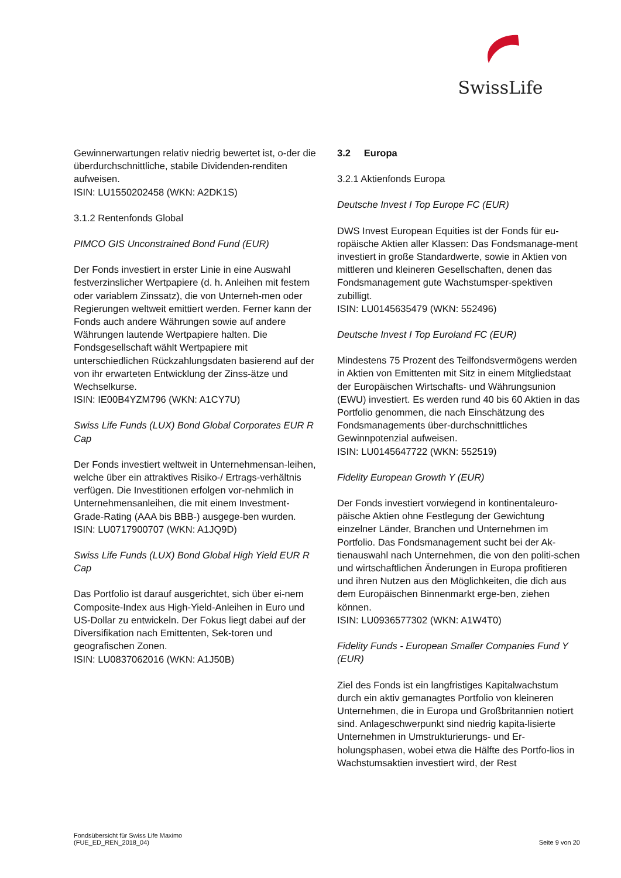SwissLife
Gewinnerwartungen relativ niedrig bewertet ist, o-der die überdurchschnittliche, stabile Dividenden-renditen aufweisen.
ISIN: LU1550202458 (WKN: A2DK1S)
3.1.2 Rentenfonds Global
PIMCO GIS Unconstrained Bond Fund (EUR)
Der Fonds investiert in erster Linie in eine Auswahl festverzinslicher Wertpapiere (d. h. Anleihen mit festem oder variablem Zinssatz), die von Unterneh-men oder Regierungen weltweit emittiert werden. Ferner kann der Fonds auch andere Währungen sowie auf andere Währungen lautende Wertpapiere halten. Die Fondsgesellschaft wählt Wertpapiere mit unterschiedlichen Rückzahlungsdaten basierend auf der von ihr erwarteten Entwicklung der Zinss-ätze und Wechselkurse.
ISIN: IE00B4YZM796 (WKN: A1CY7U)
Swiss Life Funds (LUX) Bond Global Corporates EUR R Cap
Der Fonds investiert weltweit in Unternehmensan-leihen, welche über ein attraktives Risiko-/ Ertrags-verhältnis verfügen. Die Investitionen erfolgen vor-nehmlich in Unternehmensanleihen, die mit einem Investment-Grade-Rating (AAA bis BBB-) ausgege-ben wurden.
ISIN: LU0717900707 (WKN: A1JQ9D)
Swiss Life Funds (LUX) Bond Global High Yield EUR R Cap
Das Portfolio ist darauf ausgerichtet, sich über ei-nem Composite-Index aus High-Yield-Anleihen in Euro und US-Dollar zu entwickeln. Der Fokus liegt dabei auf der Diversifikation nach Emittenten, Sek-toren und geografischen Zonen.
ISIN: LU0837062016 (WKN: A1J50B)
3.2 Europa
3.2.1 Aktienfonds Europa
Deutsche Invest I Top Europe FC (EUR)
DWS Invest European Equities ist der Fonds für eu-ropäische Aktien aller Klassen: Das Fondsmanage-ment investiert in große Standardwerte, sowie in Aktien von mittleren und kleineren Gesellschaften, denen das Fondsmanagement gute Wachstumsper-spektiven zubilligt.
ISIN: LU0145635479 (WKN: 552496)
Deutsche Invest I Top Euroland FC (EUR)
Mindestens 75 Prozent des Teilfondsvermögens werden in Aktien von Emittenten mit Sitz in einem Mitgliedstaat der Europäischen Wirtschafts- und Währungsunion (EWU) investiert. Es werden rund 40 bis 60 Aktien in das Portfolio genommen, die nach Einschätzung des Fondsmanagements über-durchschnittliches Gewinnpotenzial aufweisen.
ISIN: LU0145647722 (WKN: 552519)
Fidelity European Growth Y (EUR)
Der Fonds investiert vorwiegend in kontinentaleuro-päische Aktien ohne Festlegung der Gewichtung einzelner Länder, Branchen und Unternehmen im Portfolio. Das Fondsmanagement sucht bei der Ak-tienauswahl nach Unternehmen, die von den politi-schen und wirtschaftlichen Änderungen in Europa profitieren und ihren Nutzen aus den Möglichkeiten, die dich aus dem Europäischen Binnenmarkt erge-ben, ziehen können.
ISIN: LU0936577302 (WKN: A1W4T0)
Fidelity Funds - European Smaller Companies Fund Y (EUR)
Ziel des Fonds ist ein langfristiges Kapitalwachstum durch ein aktiv gemanagtes Portfolio von kleineren Unternehmen, die in Europa und Großbritannien notiert sind. Anlageschwerpunkt sind niedrig kapita-lisierte Unternehmen in Umstrukturierungs- und Er-holungsphasen, wobei etwa die Hälfte des Portfo-lios in Wachstumsaktien investiert wird, der Rest
Fondsübersicht für Swiss Life Maximo
(FUE_ED_REN_2018_04)
Seite 9 von 20